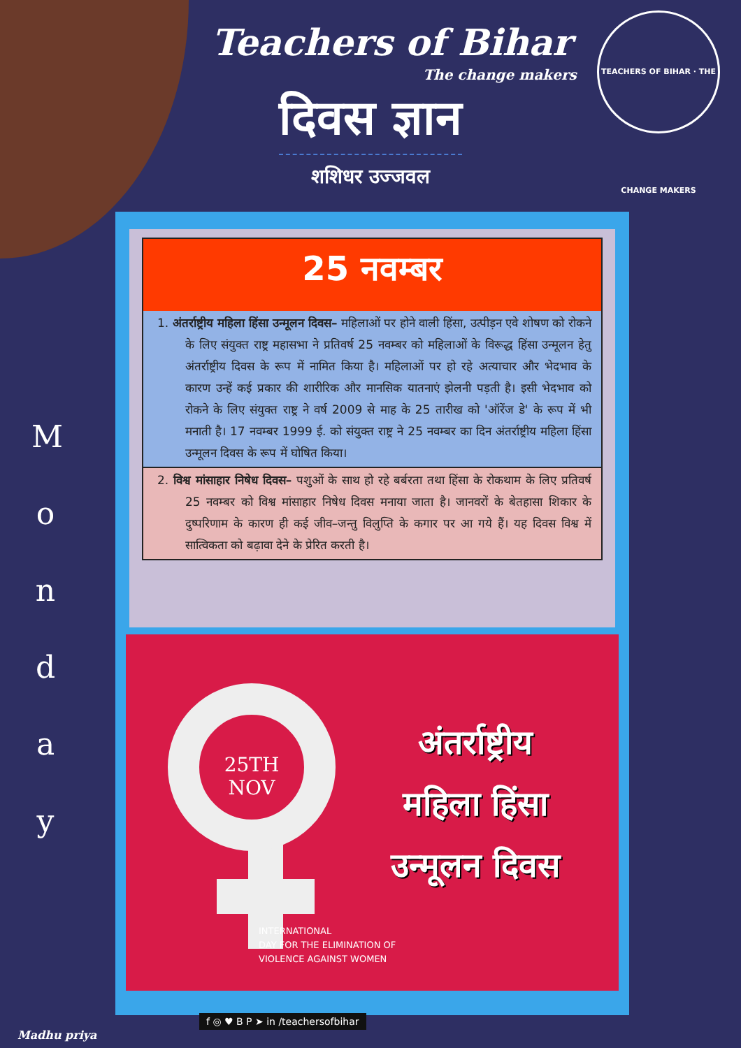TEACHERS OF BIHAR · THE CHANGE MAKERS
Teachers of Bihar
The change makers
दिवस ज्ञान
शशिधर उज्जवल
M
o
n
d
a
y
25 नवम्बर
1. अंतर्राष्ट्रीय महिला हिंसा उन्मूलन दिवस– महिलाओं पर होने वाली हिंसा, उत्पीड़न एवे शोषण को रोकने के लिए संयुक्त राष्ट्र महासभा ने प्रतिवर्ष 25 नवम्बर को महिलाओं के विरूद्ध हिंसा उन्मूलन हेतु अंतर्राष्ट्रीय दिवस के रूप में नामित किया है। महिलाओं पर हो रहे अत्याचार और भेदभाव के कारण उन्हें कई प्रकार की शारीरिक और मानसिक यातनाएं झेलनी पड़ती है। इसी भेदभाव को रोकने के लिए संयुक्त राष्ट्र ने वर्ष 2009 से माह के 25 तारीख को 'ऑरेंज डे' के रूप में भी मनाती है। 17 नवम्बर 1999 ई. को संयुक्त राष्ट्र ने 25 नवम्बर का दिन अंतर्राष्ट्रीय महिला हिंसा उन्मूलन दिवस के रूप में घोषित किया।
2. विश्व मांसाहार निषेध दिवस– पशुओं के साथ हो रहे बर्बरता तथा हिंसा के रोकथाम के लिए प्रतिवर्ष 25 नवम्बर को विश्व मांसाहार निषेध दिवस मनाया जाता है। जानवरों के बेतहासा शिकार के दुष्परिणाम के कारण ही कई जीव–जन्तु विलुप्ति के कगार पर आ गये हैं। यह दिवस विश्व में सात्विकता को बढ़ावा देने के प्रेरित करती है।
25TH
NOV
अंतर्राष्ट्रीय
महिला हिंसा
उन्मूलन दिवस
INTERNATIONAL
DAY FOR THE ELIMINATION OF
VIOLENCE AGAINST WOMEN
f ◎ ♥ B P ➤ in /teachersofbihar
Madhu priya